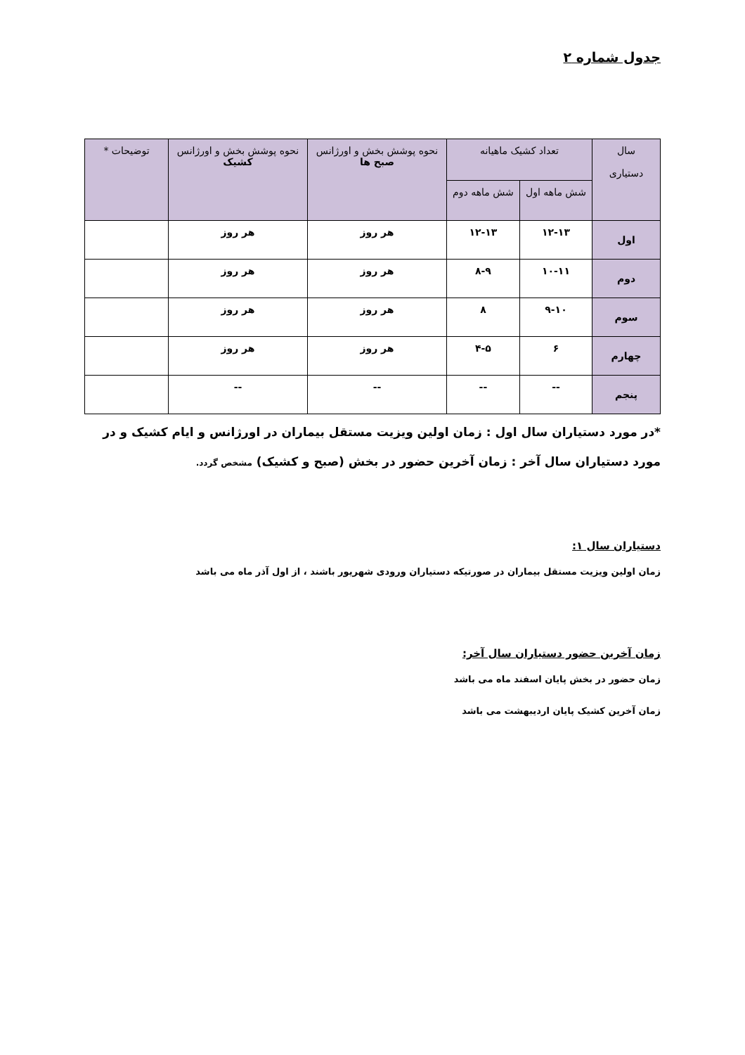جدول شماره ۲
| سال دستیاری | تعداد کشیک ماهیانه | | نحوه پوشش بخش و اورژانس صبح ها | نحوه پوشش بخش و اورژانس کشیک | توضیحات * |
| --- | --- | --- | --- | --- | --- |
| | شش ماهه اول | شش ماهه دوم | | | |
| اول | ۱۲-۱۳ | ۱۲-۱۳ | هر روز | هر روز | |
| دوم | ۱۰-۱۱ | ۸-۹ | هر روز | هر روز | |
| سوم | ۹-۱۰ | ۸ | هر روز | هر روز | |
| چهارم | ۶ | ۴-۵ | هر روز | هر روز | |
| پنجم | -- | -- | -- | -- | |
*در مورد دستیاران سال اول : زمان اولین ویزیت مستقل بیماران در اورژانس و ایام کشیک و در مورد دستیاران سال آخر : زمان آخرین حضور در بخش (صبح و کشیک) مشخص گردد.
دستیاران سال ۱:
زمان اولین ویزیت مستقل بیماران در صورتیکه دستیاران ورودی شهریور باشند ، از اول آذر ماه می باشد
زمان آخرین حضور دستیاران سال آخر:
زمان حضور در بخش پایان اسفند ماه می باشد
زمان آخرین کشیک پایان اردیبهشت می باشد